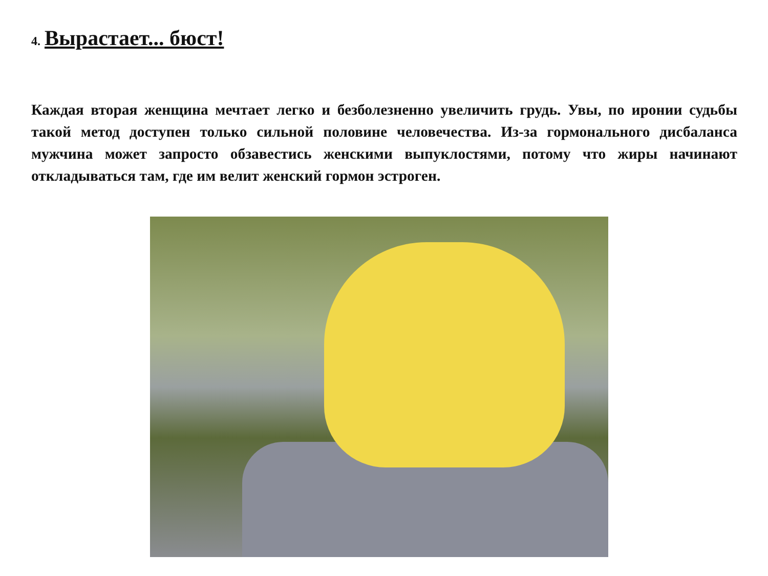4. Вырастает... бюст!
Каждая вторая женщина мечтает легко и безболезненно увеличить грудь. Увы, по иронии судьбы такой метод доступен только сильной половине человечества. Из-за гормонального дисбаланса мужчина может запросто обзавестись женскими выпуклостями, потому что жиры начинают откладываться там, где им велит женский гормон эстроген.